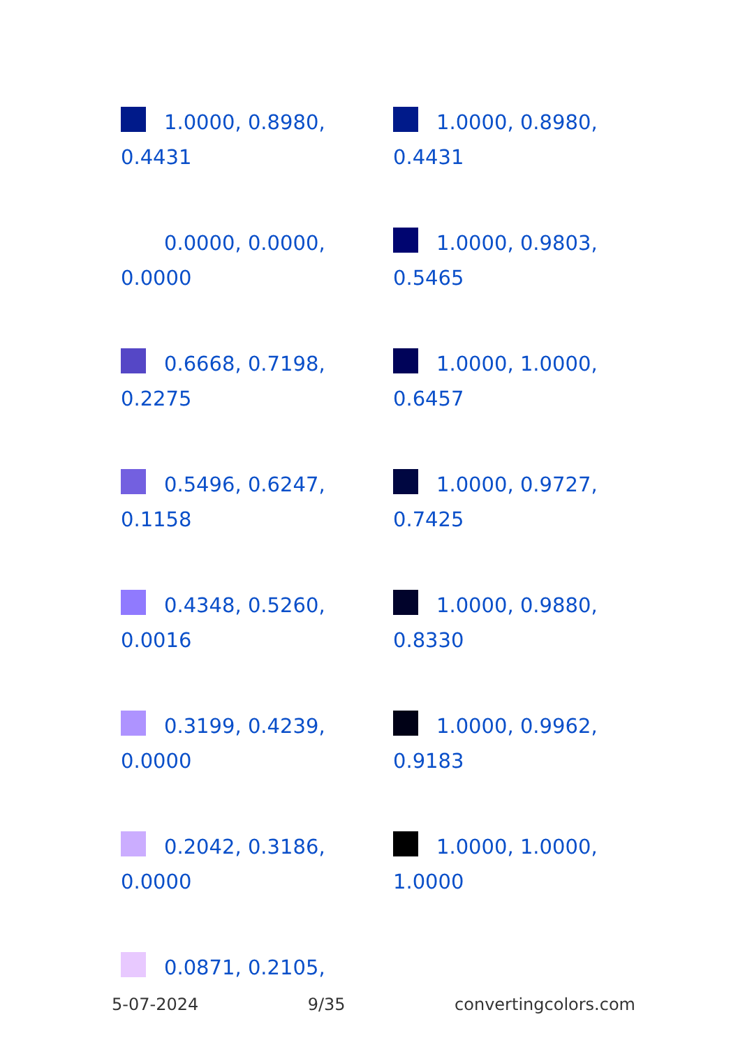1.0000, 0.8980, 0.4431
1.0000, 0.8980, 0.4431
0.0000, 0.0000, 0.0000
1.0000, 0.9803, 0.5465
0.6668, 0.7198, 0.2275
1.0000, 1.0000, 0.6457
0.5496, 0.6247, 0.1158
1.0000, 0.9727, 0.7425
0.4348, 0.5260, 0.0016
1.0000, 0.9880, 0.8330
0.3199, 0.4239, 0.0000
1.0000, 0.9962, 0.9183
0.2042, 0.3186, 0.0000
1.0000, 1.0000, 1.0000
0.0871, 0.2105,
5-07-2024 9/35 convertingcolors.com